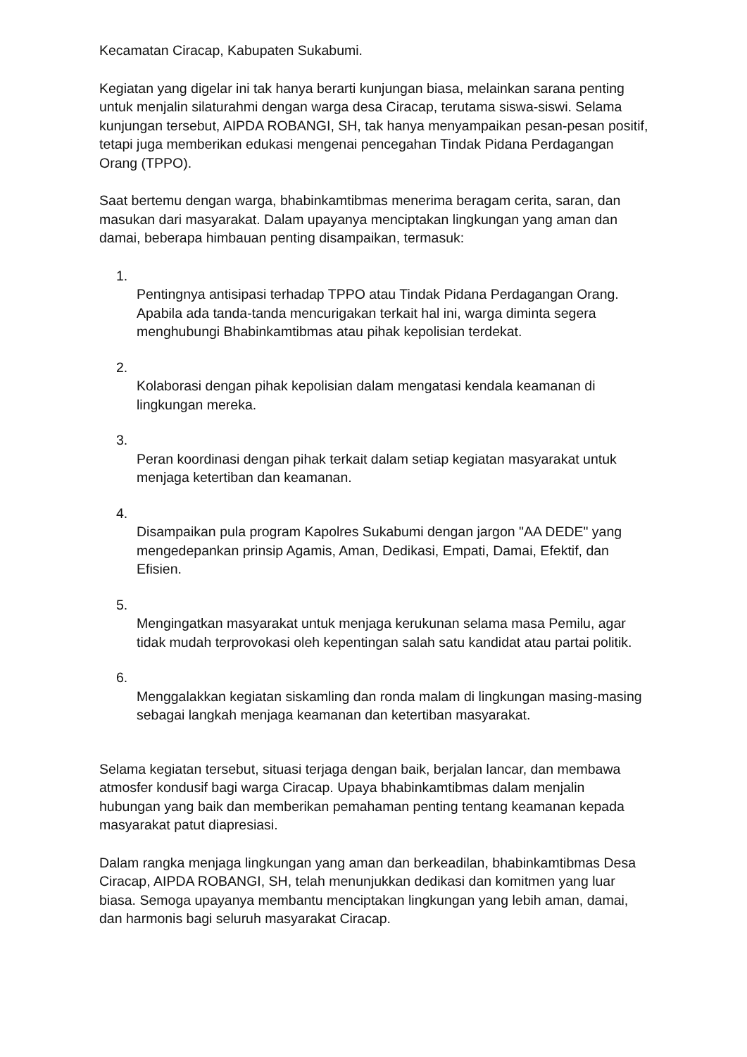Kecamatan Ciracap, Kabupaten Sukabumi.
Kegiatan yang digelar ini tak hanya berarti kunjungan biasa, melainkan sarana penting untuk menjalin silaturahmi dengan warga desa Ciracap, terutama siswa-siswi. Selama kunjungan tersebut, AIPDA ROBANGI, SH, tak hanya menyampaikan pesan-pesan positif, tetapi juga memberikan edukasi mengenai pencegahan Tindak Pidana Perdagangan Orang (TPPO).
Saat bertemu dengan warga, bhabinkamtibmas menerima beragam cerita, saran, dan masukan dari masyarakat. Dalam upayanya menciptakan lingkungan yang aman dan damai, beberapa himbauan penting disampaikan, termasuk:
1.
Pentingnya antisipasi terhadap TPPO atau Tindak Pidana Perdagangan Orang. Apabila ada tanda-tanda mencurigakan terkait hal ini, warga diminta segera menghubungi Bhabinkamtibmas atau pihak kepolisian terdekat.
2.
Kolaborasi dengan pihak kepolisian dalam mengatasi kendala keamanan di lingkungan mereka.
3.
Peran koordinasi dengan pihak terkait dalam setiap kegiatan masyarakat untuk menjaga ketertiban dan keamanan.
4.
Disampaikan pula program Kapolres Sukabumi dengan jargon "AA DEDE" yang mengedepankan prinsip Agamis, Aman, Dedikasi, Empati, Damai, Efektif, dan Efisien.
5.
Mengingatkan masyarakat untuk menjaga kerukunan selama masa Pemilu, agar tidak mudah terprovokasi oleh kepentingan salah satu kandidat atau partai politik.
6.
Menggalakkan kegiatan siskamling dan ronda malam di lingkungan masing-masing sebagai langkah menjaga keamanan dan ketertiban masyarakat.
Selama kegiatan tersebut, situasi terjaga dengan baik, berjalan lancar, dan membawa atmosfer kondusif bagi warga Ciracap. Upaya bhabinkamtibmas dalam menjalin hubungan yang baik dan memberikan pemahaman penting tentang keamanan kepada masyarakat patut diapresiasi.
Dalam rangka menjaga lingkungan yang aman dan berkeadilan, bhabinkamtibmas Desa Ciracap, AIPDA ROBANGI, SH, telah menunjukkan dedikasi dan komitmen yang luar biasa. Semoga upayanya membantu menciptakan lingkungan yang lebih aman, damai, dan harmonis bagi seluruh masyarakat Ciracap.